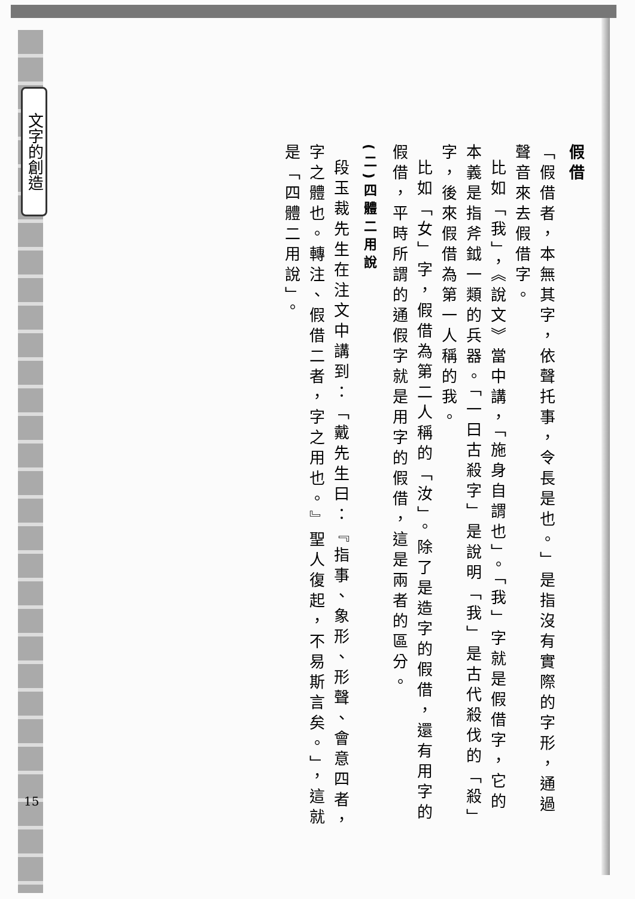文字的創造
15
假借
「假借者，本無其字，依聲托事，令長是也。」是指沒有實際的字形，通過聲音來去假借字。
比如「我」，《說文》當中講，「施身自謂也」。「我」字就是假借字，它的本義是指斧鉞一類的兵器。「一曰古殺字」是說明「我」是古代殺伐的「殺」字，後來假借為第一人稱的我。
比如「女」字，假借為第二人稱的「汝」。除了是造字的假借，還有用字的假借，平時所謂的通假字就是用字的假借，這是兩者的區分。
(二)四體二用說
段玉裁先生在注文中講到：「戴先生曰：『指事、象形、形聲、會意四者，字之體也。轉注、假借二者，字之用也。』聖人復起，不易斯言矣。」，這就是「四體二用說」。